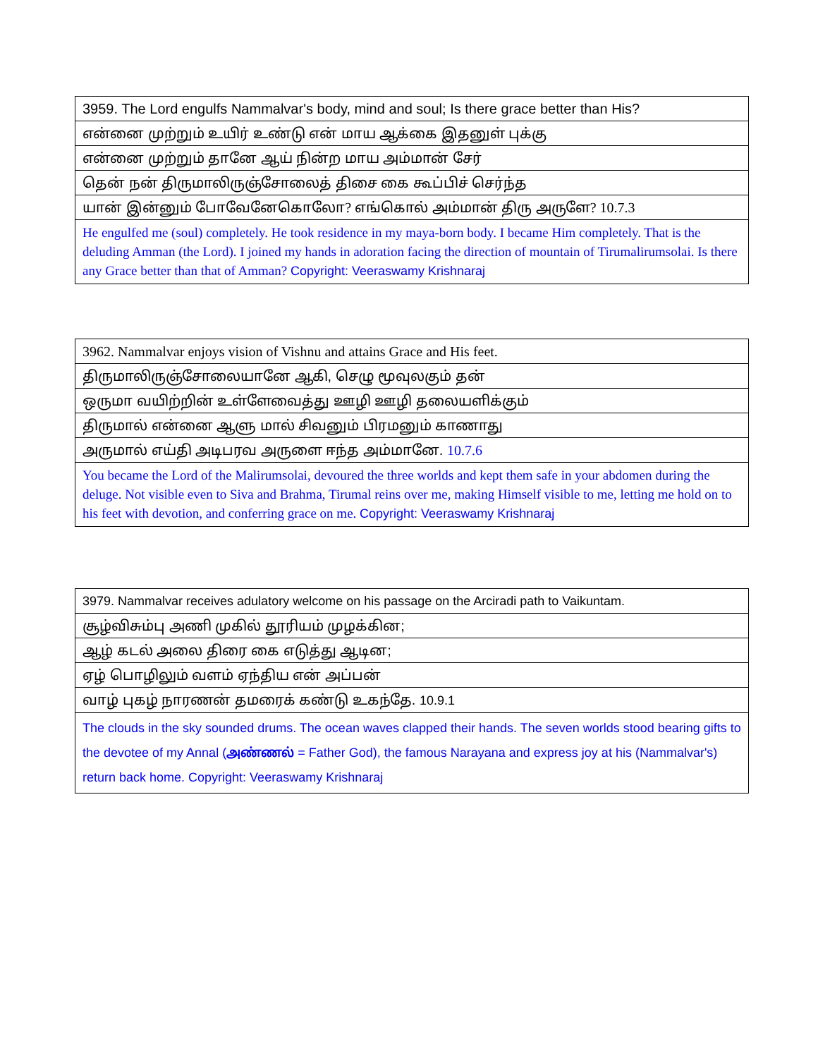| 3959. The Lord engulfs Nammalvar's body, mind and soul; Is there grace better than His? |
| என்னை முற்றும் உயிர் உண்டு என் மாய ஆக்கை இதனுள் புக்கு |
| என்னை முற்றும் தானே ஆய் நின்ற மாய அம்மான் சேர் |
| தென் நன் திருமாலிருஞ்சோலைத் திசை கை கூப்பிச் செர்ந்த |
| யான் இன்னும் போவேனேகொலோ ? எங்கொல் அம்மான் திரு அருளே ? 10.7.3 |
| He engulfed me (soul) completely. He took residence in my maya-born body. I became Him completely. That is the deluding Amman (the Lord). I joined my hands in adoration facing the direction of mountain of Tirumalirumsolai. Is there any Grace better than that of Amman? Copyright: Veeraswamy Krishnaraj |
| 3962. Nammalvar enjoys vision of Vishnu and attains Grace and His feet. |
| திருமாலிருஞ்சோலையானே ஆகி, செழு மூவுலகும் தன் |
| ஒருமா வயிற்றின் உள்ளேவைத்து ஊழி ஊழி தலையளிக்கும் |
| திருமால் என்னை ஆளு மால் சிவனும் பிரமனும் காணாது |
| அருமால் எய்தி அடிபரவ அருளை ஈந்த அம்மானே. 10.7.6 |
| You became the Lord of the Malirumsolai, devoured the three worlds and kept them safe in your abdomen during the deluge. Not visible even to Siva and Brahma, Tirumal reins over me, making Himself visible to me, letting me hold on to his feet with devotion, and conferring grace on me. Copyright: Veeraswamy Krishnaraj |
| 3979. Nammalvar receives adulatory welcome on his passage on the Arciradi path to Vaikuntam. |
| சூழ்விசும்பு அணி முகில் தூரியம் முழக்கின; |
| ஆழ் கடல் அலை திரை கை எடுத்து ஆடின; |
| ஏழ் பொழிலும் வளம் ஏந்திய என் அப்பன் |
| வாழ் புகழ் நாரணன் தமரைக் கண்டு உகந்தே. 10.9.1 |
| The clouds in the sky sounded drums. The ocean waves clapped their hands. The seven worlds stood bearing gifts to the devotee of my Annal ( அண்ணல் = Father God), the famous Narayana and express joy at his (Nammalvar's) return back home. Copyright: Veeraswamy Krishnaraj |